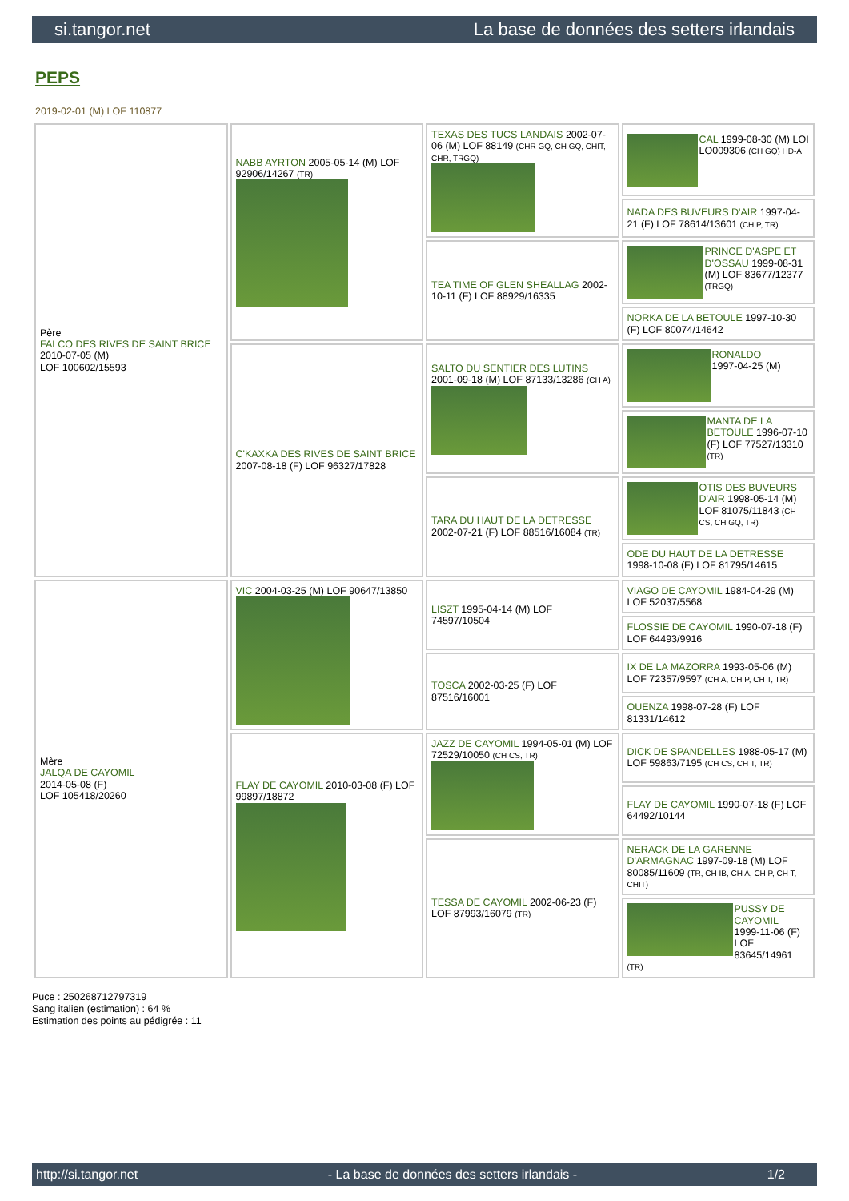si.tangor.net La base de données des setters irlandais
PEPS
2019-02-01 (M) LOF 110877
| Père FALCO DES RIVES DE SAINT BRICE 2010-07-05 (M) LOF 100602/15593 | NABB AYRTON 2005-05-14 (M) LOF 92906/14267 (TR) | TEXAS DES TUCS LANDAIS 2002-07-06 (M) LOF 88149 (CHR GQ, CH GQ, CHIT, CHR, TRGQ) | CAL 1999-08-30 (M) LOI LO009306 (CH GQ) HD-A |
| | | | NADA DES BUVEURS D'AIR 1997-04-21 (F) LOF 78614/13601 (CH P, TR) |
| | | TEA TIME OF GLEN SHEALLAG 2002-10-11 (F) LOF 88929/16335 | PRINCE D'ASPE ET D'OSSAU 1999-08-31 (M) LOF 83677/12377 (TRGQ) |
| | | | NORKA DE LA BETOULE 1997-10-30 (F) LOF 80074/14642 |
| | C'KAXKA DES RIVES DE SAINT BRICE 2007-08-18 (F) LOF 96327/17828 | SALTO DU SENTIER DES LUTINS 2001-09-18 (M) LOF 87133/13286 (CH A) | RONALDO 1997-04-25 (M) |
| | | | MANTA DE LA BETOULE 1996-07-10 (F) LOF 77527/13310 (TR) |
| | | TARA DU HAUT DE LA DETRESSE 2002-07-21 (F) LOF 88516/16084 (TR) | OTIS DES BUVEURS D'AIR 1998-05-14 (M) LOF 81075/11843 (CH CS, CH GQ, TR) |
| | | | ODE DU HAUT DE LA DETRESSE 1998-10-08 (F) LOF 81795/14615 |
| Mère JALQA DE CAYOMIL 2014-05-08 (F) LOF 105418/20260 | VIC 2004-03-25 (M) LOF 90647/13850 | LISZT 1995-04-14 (M) LOF 74597/10504 | VIAGO DE CAYOMIL 1984-04-29 (M) LOF 52037/5568 |
| | | | FLOSSIE DE CAYOMIL 1990-07-18 (F) LOF 64493/9916 |
| | | TOSCA 2002-03-25 (F) LOF 87516/16001 | IX DE LA MAZORRA 1993-05-06 (M) LOF 72357/9597 (CH A, CH P, CH T, TR) |
| | | | OUENZA 1998-07-28 (F) LOF 81331/14612 |
| | FLAY DE CAYOMIL 2010-03-08 (F) LOF 99897/18872 | JAZZ DE CAYOMIL 1994-05-01 (M) LOF 72529/10050 (CH CS, TR) | DICK DE SPANDELLES 1988-05-17 (M) LOF 59863/7195 (CH CS, CH T, TR) |
| | | | FLAY DE CAYOMIL 1990-07-18 (F) LOF 64492/10144 |
| | | TESSA DE CAYOMIL 2002-06-23 (F) LOF 87993/16079 (TR) | NERACK DE LA GARENNE D'ARMAGNAC 1997-09-18 (M) LOF 80085/11609 (TR, CH IB, CH A, CH P, CH T, CHIT) |
| | | | PUSSY DE CAYOMIL 1999-11-06 (F) LOF 83645/14961 (TR) |
Puce : 250268712797319
Sang italien (estimation) : 64 %
Estimation des points au pédigrée : 11
http://si.tangor.net - La base de données des setters irlandais - 1/2